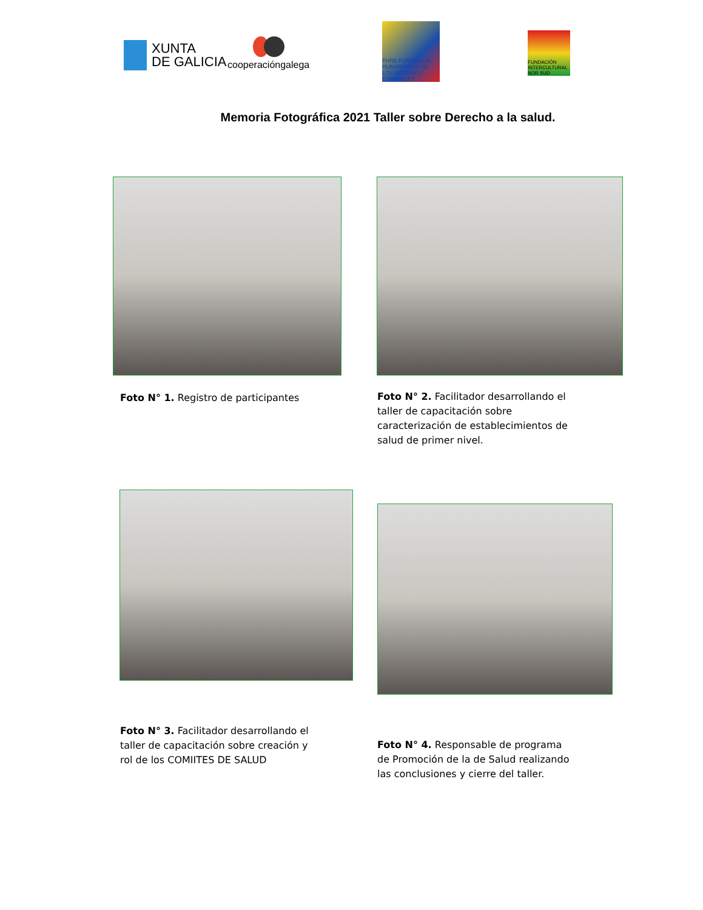XUNTA
DE GALICIA
cooperacióngalega
FHRE FUNDACIÓN HUMANITARIA DE LOS ROTARIOS ESPAÑOLES
FUNDACIÓN INTERCULTURAL NOR SUD
Memoria Fotográfica 2021 Taller sobre Derecho a la salud.
Foto N° 1. Registro de participantes
Foto N° 2. Facilitador desarrollando el taller de capacitación sobre caracterización de establecimientos de salud de primer nivel.
Foto N° 3. Facilitador desarrollando el taller de capacitación sobre creación y rol de los COMIITES DE SALUD
Foto N° 4. Responsable de programa de Promoción de la de Salud realizando las conclusiones y cierre del taller.